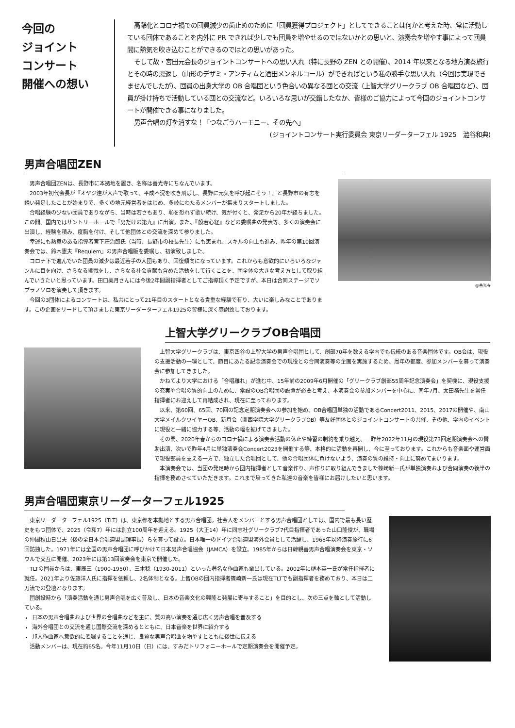今回の
ジョイント
コンサート
開催への想い
高齢化とコロナ禍での団員減少の歯止めのために「団員獲得プロジェクト」としてできることは何かと考えた時、常に活動している団体であることを内外に PR できれば少しでも団員を増やせるのではないかとの思いと、演奏会を増やす事によって団員間に熱気を吹き込むことができるのではとの思いがあった。
そして故・宮田元会長のジョイントコンサートへの思い入れ（特に長野の ZEN との開催）、2014 年以来となる地方演奏旅行とその時の恩返し（山形のデザミ・アンティムと酒田メンネルコール）ができればという私の勝手な思い入れ（今回は実現できませんでしたが）、団員の出身大学の OB 合唱団という色合いの異なる団との交流（上智大学グリークラブ OB 合唱団など）、団員が掛け持ちで活動している団との交流など。いろいろな思いが交錯したなか、皆様のご協力によって今回のジョイントコンサートが開催できる事になりました。
男声合唱の灯を消すな！「つなごうハーモニー、その先へ」
(ジョイントコンサート実行委員会 東京リーダーターフェル 1925　澁谷和典)
男声合唱団ZEN
男声合唱団ZENは、長野市に本拠地を置き、名称は善光寺にちなんでいます。
2003年初代会長が『オヤジ達が大声で歌って、平成不況を吹き飛ばし、長野に元気を呼び起こそう！』と長野市の有志を誘い発足したことが始まりで、多くの地元経営者をはじめ、多岐にわたるメンバーが集まりスタートしました。
合唱経験の少ない団員でありながら、当時は若さもあり、恥を恐れず歌い続け、気が付くと、発足から20年が経ちました。この間、国内ではサントリーホールで『男だけの第九』に出演。また、『般若心経』などの委嘱曲の発表等、多くの演奏会に出演し、経験を積み、度胸を付け、そして他団体との交流を深めて参りました。
幸運にも熱意のある指導者宮下荘治郎氏（当時、長野市の校長先生）にも恵まれ、スキルの向上も進み、昨年の第10回演奏会では、鈴木憲夫『Requiem』の男声合唱版を委嘱し、初演致しました。
コロナ下で進んでいた団員の減少は最近若手の入団もあり、回復傾向になっています。これからも意欲的にいろいろなジャンルに目を向け、さらなる挑戦をし、さらなる社会貢献も含めた活動をして行くことを、団全体の大きな考え方として取り組んでいきたいと思っています。田口美月さんには今後2年間副指揮者としてご指導頂く予定ですが、本日は合同ステージでソプラノソロを演奏して頂きます。
今回の3団体によるコンサートは、私共にとって21年目のスタートとなる貴重な経験で有り、大いに楽しみなことであります。この企画をリードして頂きました東京リーダーターフェル1925の皆様に深く感謝致しております。
@善光寺
上智大学グリークラブOB合唱団
上智大学グリークラブは、東京四谷の上智大学の男声合唱団として、創部70年を数える学内でも伝統のある音楽団体です。OB会は、現役の支援活動の一環として、節目にあたる記念演奏会での現役との合同演奏等の企画を実施するため、周年の都度、参加メンバーを募って演奏会に参加してきました。
かねてより大学における「合唱離れ」が進む中、15年前の2009年6月開催の「グリークラブ創部55周年記念演奏会」を契機に、現役支援の充実や合唱の質的向上のために、常設のOB合唱団の設置が必要と考え、本演奏会の参加メンバーを中心に、同年7月、太田務先生を常任指揮者にお迎えして再結成され、現在に至っております。
以来、第60回、65回、70回の記念定期演奏会への参加を始め、OB合唱団単独の活動であるConcert2011、2015、2017の開催や、南山大学メイルクワイヤーOB、新月会（関西学院大学グリークラブOB）等友好団体とのジョイントコンサートの共催、その他、学内のイベントに現役と一緒に協力する等、活動の幅を拡げてきました。
その間、2020年春からのコロナ禍による演奏会活動の休止や練習の制約を乗り越え、一昨年2022年11月の現役第73回定期演奏会への賛助出演、次いで昨年4月に単独演奏会Concert2023を開催する等、本格的に活動を再開し、今に至っております。これからも音楽面や運営面で現役部員を支える一方で、独立した合唱団として、他の合唱団体に負けないよう、演奏の質の維持・向上に努めてまいります。
本演奏会では、当団の発足時から団内指揮者として音楽作り、声作りに取り組んできました篠崎新一氏が単独演奏および合同演奏の後半の指揮を務めさせていただきます。これまで培ってきた私達の音楽を皆様にお届けしたいと思います。
男声合唱団東京リーダーターフェル1925
東京リーダーターフェル1925（TLT）は、東京都を本拠地とする男声合唱団。社会人をメンバーとする男声合唱団としては、国内で最も長い歴史をもつ団体で、2025（令和7）年には創立100周年を迎える。1925（大正14）年に同志社グリークラブ7代目指揮者であった山口隆俊が、職場の仲間秋山日出夫（後の全日本合唱連盟副理事長）らを募って設立。日本唯一のドイツ合唱連盟海外会員として活躍し、1968年以降演奏旅行に6回訪独した。1971年には全国の男声合唱団に呼びかけて日本男声合唱協会（JAMCA）を設立。1985年からは日韓親善男声合唱演奏会を東京・ソウルで交互に開催、2023年には第13回演奏会を東京で開催した。
TLTの団員からは、東辰三（1900-1950）、三木稔（1930-2011）といった著名な作曲家も輩出している。2002年に樋本英一氏が常任指揮者に就任。2021年より佐藤洋人氏に指揮を依頼し、2名体制となる。上智OBの団内指揮者篠崎新一氏は現在TLTでも副指揮者を務めており、本日は二刀流での登壇となります。
団創設時から「演奏活動を通じ男声合唱を広く普及し、日本の音楽文化の興隆と発展に寄与すること」を目的とし、次の三点を軸として活動している。
日本の男声合唱曲および世界の合唱曲などを主に、質の高い演奏を通じ広く男声合唱を普及する
海外合唱団との交流を通じ国際交流を深めるとともに、日本音楽を世界に紹介する
邦人作曲家へ意欲的に委嘱することを通じ、良質な男声合唱曲を増やすとともに後世に伝える
活動メンバーは、現在約65名。今年11月10日（日）には、すみだトリフォニーホールで定期演奏会を開催予定。